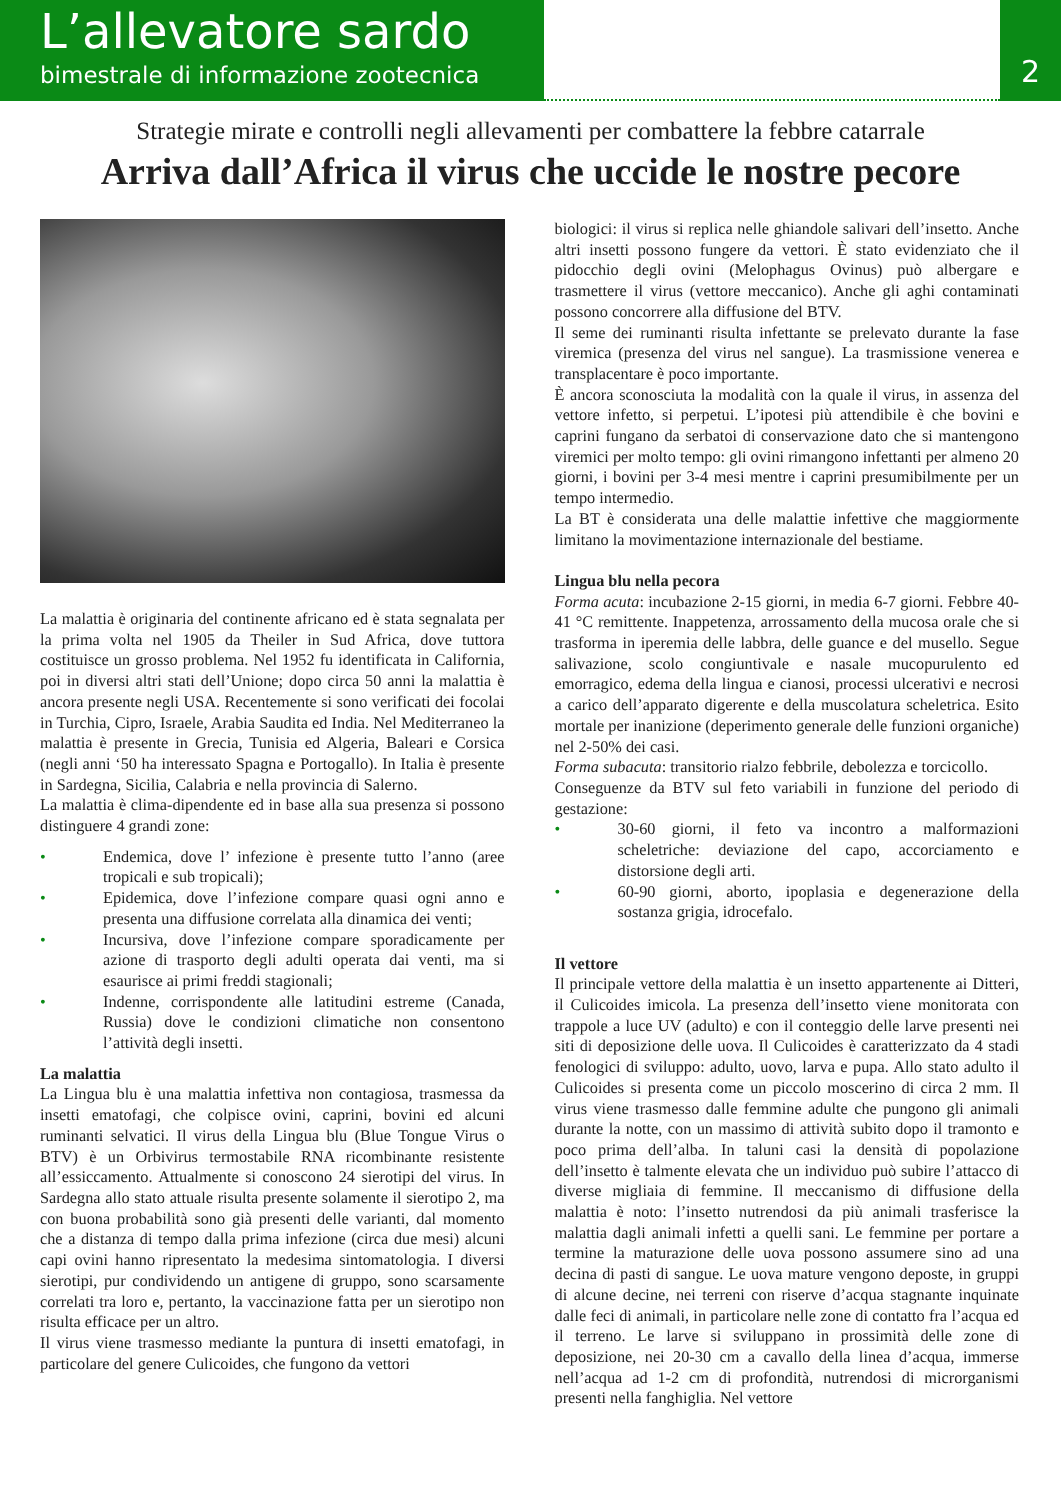L’allevatore sardo
bimestrale di informazione zootecnica
2
Strategie mirate e controlli negli allevamenti per combattere la febbre catarrale
Arriva dall’Africa il virus che uccide le nostre pecore
La malattia è originaria del continente africano ed è stata segnalata per la prima volta nel 1905 da Theiler in Sud Africa, dove tuttora costituisce un grosso problema. Nel 1952 fu identificata in California, poi in diversi altri stati dell’Unione; dopo circa 50 anni la malattia è ancora presente negli USA. Recentemente si sono verificati dei focolai in Turchia, Cipro, Israele, Arabia Saudita ed India. Nel Mediterraneo la malattia è presente in Grecia, Tunisia ed Algeria, Baleari e Corsica (negli anni ‘50 ha interessato Spagna e Portogallo). In Italia è presente in Sardegna, Sicilia, Calabria e nella provincia di Salerno.
La malattia è clima-dipendente ed in base alla sua presenza si possono distinguere 4 grandi zone:
• Endemica, dove l’ infezione è presente tutto l’anno (aree tropicali e sub tropicali);
• Epidemica, dove l’infezione compare quasi ogni anno e presenta una diffusione correlata alla dinamica dei venti;
• Incursiva, dove l’infezione compare sporadicamente per azione di trasporto degli adulti operata dai venti, ma si esaurisce ai primi freddi stagionali;
• Indenne, corrispondente alle latitudini estreme (Canada, Russia) dove le condizioni climatiche non consentono l’attività degli insetti.
La malattia
La Lingua blu è una malattia infettiva non contagiosa, trasmessa da insetti ematofagi, che colpisce ovini, caprini, bovini ed alcuni ruminanti selvatici. Il virus della Lingua blu (Blue Tongue Virus o BTV) è un Orbivirus termostabile RNA ricombinante resistente all’essiccamento. Attualmente si conoscono 24 sierotipi del virus. In Sardegna allo stato attuale risulta presente solamente il sierotipo 2, ma con buona probabilità sono già presenti delle varianti, dal momento che a distanza di tempo dalla prima infezione (circa due mesi) alcuni capi ovini hanno ripresentato la medesima sintomatologia. I diversi sierotipi, pur condividendo un antigene di gruppo, sono scarsamente correlati tra loro e, pertanto, la vaccinazione fatta per un sierotipo non risulta efficace per un altro.
Il virus viene trasmesso mediante la puntura di insetti ematofagi, in particolare del genere Culicoides, che fungono da vettori
biologici: il virus si replica nelle ghiandole salivari dell’insetto. Anche altri insetti possono fungere da vettori. È stato evidenziato che il pidocchio degli ovini (Melophagus Ovinus) può albergare e trasmettere il virus (vettore meccanico). Anche gli aghi contaminati possono concorrere alla diffusione del BTV.
Il seme dei ruminanti risulta infettante se prelevato durante la fase viremica (presenza del virus nel sangue). La trasmissione venerea e transplacentare è poco importante.
È ancora sconosciuta la modalità con la quale il virus, in assenza del vettore infetto, si perpetui. L’ipotesi più attendibile è che bovini e caprini fungano da serbatoi di conservazione dato che si mantengono viremici per molto tempo: gli ovini rimangono infettanti per almeno 20 giorni, i bovini per 3-4 mesi mentre i caprini presumibilmente per un tempo intermedio.
La BT è considerata una delle malattie infettive che maggiormente limitano la movimentazione internazionale del bestiame.
Lingua blu nella pecora
Forma acuta: incubazione 2-15 giorni, in media 6-7 giorni. Febbre 40-41 °C remittente. Inappetenza, arrossamento della mucosa orale che si trasforma in iperemia delle labbra, delle guance e del musello. Segue salivazione, scolo congiuntivale e nasale mucopurulento ed emorragico, edema della lingua e cianosi, processi ulcerativi e necrosi a carico dell’apparato digerente e della muscolatura scheletrica. Esito mortale per inanizione (deperimento generale delle funzioni organiche) nel 2-50% dei casi.
Forma subacuta: transitorio rialzo febbrile, debolezza e torcicollo.
Conseguenze da BTV sul feto variabili in funzione del periodo di gestazione:
• 30-60 giorni, il feto va incontro a malformazioni scheletriche: deviazione del capo, accorciamento e distorsione degli arti.
• 60-90 giorni, aborto, ipoplasia e degenerazione della sostanza grigia, idrocefalo.
Il vettore
Il principale vettore della malattia è un insetto appartenente ai Ditteri, il Culicoides imicola. La presenza dell’insetto viene monitorata con trappole a luce UV (adulto) e con il conteggio delle larve presenti nei siti di deposizione delle uova. Il Culicoides è caratterizzato da 4 stadi fenologici di sviluppo: adulto, uovo, larva e pupa. Allo stato adulto il Culicoides si presenta come un piccolo moscerino di circa 2 mm. Il virus viene trasmesso dalle femmine adulte che pungono gli animali durante la notte, con un massimo di attività subito dopo il tramonto e poco prima dell’alba. In taluni casi la densità di popolazione dell’insetto è talmente elevata che un individuo può subire l’attacco di diverse migliaia di femmine. Il meccanismo di diffusione della malattia è noto: l’insetto nutrendosi da più animali trasferisce la malattia dagli animali infetti a quelli sani. Le femmine per portare a termine la maturazione delle uova possono assumere sino ad una decina di pasti di sangue. Le uova mature vengono deposte, in gruppi di alcune decine, nei terreni con riserve d’acqua stagnante inquinate dalle feci di animali, in particolare nelle zone di contatto fra l’acqua ed il terreno. Le larve si sviluppano in prossimità delle zone di deposizione, nei 20-30 cm a cavallo della linea d’acqua, immerse nell’acqua ad 1-2 cm di profondità, nutrendosi di microrganismi presenti nella fanghiglia. Nel vettore